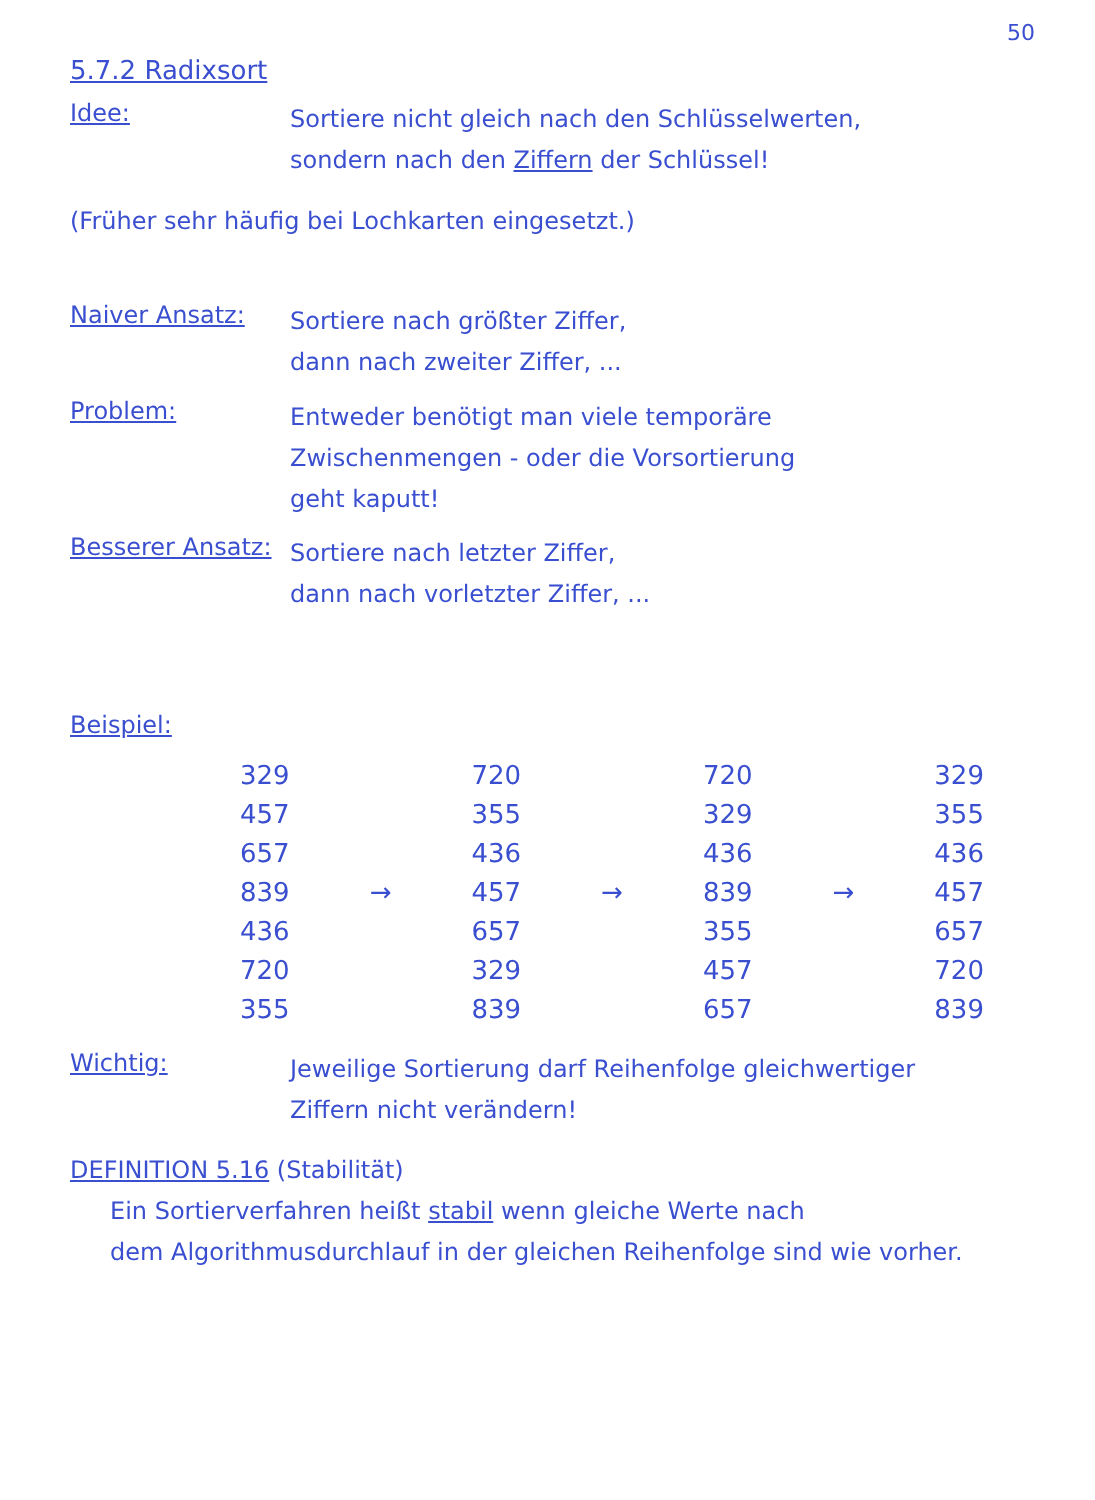50
5.7.2 Radixsort
Idee:
Sortiere nicht gleich nach den Schlüsselwerten,
sondern nach den Ziffern der Schlüssel!
(Früher sehr häufig bei Lochkarten eingesetzt.)
Naiver Ansatz:
Sortiere nach größter Ziffer,
dann nach zweiter Ziffer, ...
Problem:
Entweder benötigt man viele temporäre
Zwischenmengen - oder die Vorsortierung
geht kaputt!
Besserer Ansatz:
Sortiere nach letzter Ziffer,
dann nach vorletzter Ziffer, ...
Beispiel:
| 329 457 657 839 436 720 355 | → | 720 355 436 457 657 329 839 | → | 720 329 436 839 355 457 657 | → | 329 355 436 457 657 720 839 |
Wichtig:
Jeweilige Sortierung darf Reihenfolge gleichwertiger
Ziffern nicht verändern!
DEFINITION 5.16 (Stabilität)
Ein Sortierverfahren heißt stabil wenn gleiche Werte nach
dem Algorithmusdurchlauf in der gleichen Reihenfolge sind wie vorher.